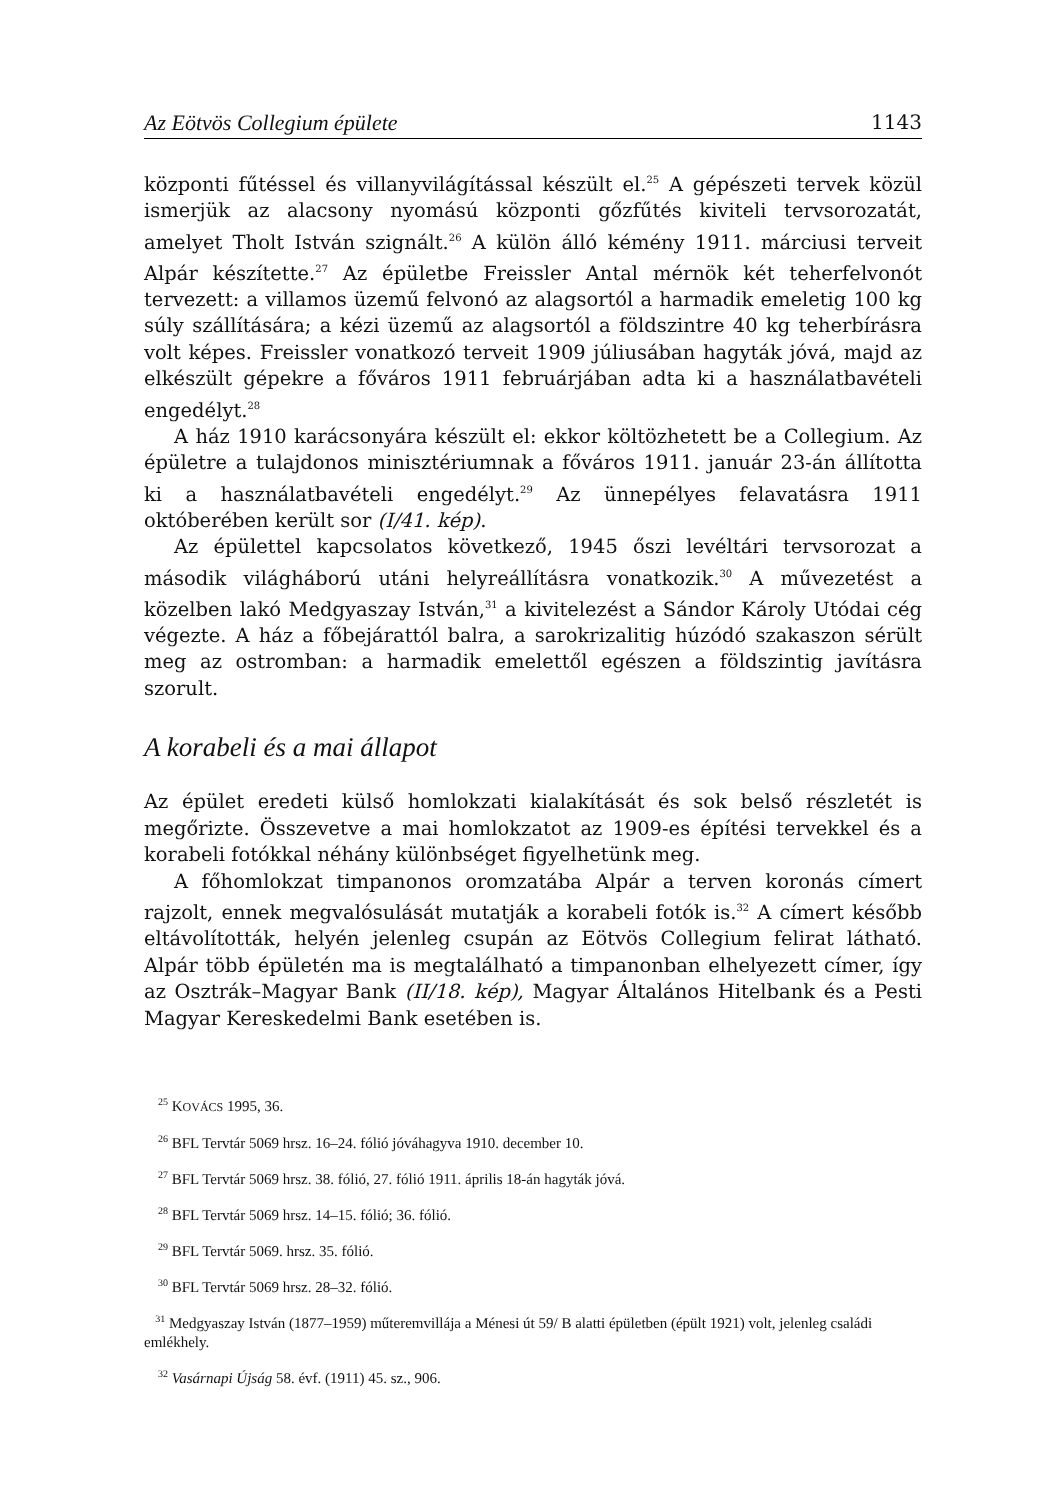Az Eötvös Collegium épülete 1143
központi fűtéssel és villanyvilágítással készült el.<sup>25</sup> A gépészeti tervek közül ismerjük az alacsony nyomású központi gőzfűtés kiviteli tervsorozatát, amelyet Tholt István szignált.<sup>26</sup> A külön álló kémény 1911. márciusi terveit Alpár készítette.<sup>27</sup> Az épületbe Freissler Antal mérnök két teherfelvonót tervezett: a villamos üzemű felvonó az alagsortól a harmadik emeletig 100 kg súly szállítására; a kézi üzemű az alagsortól a földszintre 40 kg teherbírásra volt képes. Freissler vonatkozó terveit 1909 júliusában hagyták jóvá, majd az elkészült gépekre a főváros 1911 februárjában adta ki a használatbavételi engedélyt.<sup>28</sup>
A ház 1910 karácsonyára készült el: ekkor költözhetett be a Collegium. Az épületre a tulajdonos minisztériumnak a főváros 1911. január 23-án állította ki a használatbavételi engedélyt.<sup>29</sup> Az ünnepélyes felavatásra 1911 októberében került sor (I/41. kép).
Az épülettel kapcsolatos következő, 1945 őszi levéltári tervsorozat a második világháború utáni helyreállításra vonatkozik.<sup>30</sup> A művezetést a közelben lakó Medgyaszay István,<sup>31</sup> a kivitelezést a Sándor Károly Utódai cég végezte. A ház a főbejárattól balra, a sarokrizalitig húzódó szakaszon sérült meg az ostromban: a harmadik emelettől egészen a földszintig javításra szorult.
A korabeli és a mai állapot
Az épület eredeti külső homlokzati kialakítását és sok belső részletét is megőrizte. Összevetve a mai homlokzatot az 1909-es építési tervekkel és a korabeli fotókkal néhány különbséget figyelhetünk meg.
A főhomlokzat timpanonos oromzatába Alpár a terven koronás címert rajzolt, ennek megvalósulását mutatják a korabeli fotók is.<sup>32</sup> A címert később eltávolították, helyén jelenleg csupán az Eötvös Collegium felirat látható. Alpár több épületén ma is megtalálható a timpanonban elhelyezett címer, így az Osztrák–Magyar Bank (II/18. kép), Magyar Általános Hitelbank és a Pesti Magyar Kereskedelmi Bank esetében is.
<sup>25</sup> KOVÁCS 1995, 36.
<sup>26</sup> BFL Tervtár 5069 hrsz. 16–24. fólió jóváhagyva 1910. december 10.
<sup>27</sup> BFL Tervtár 5069 hrsz. 38. fólió, 27. fólió 1911. április 18-án hagyták jóvá.
<sup>28</sup> BFL Tervtár 5069 hrsz. 14–15. fólió; 36. fólió.
<sup>29</sup> BFL Tervtár 5069. hrsz. 35. fólió.
<sup>30</sup> BFL Tervtár 5069 hrsz. 28–32. fólió.
<sup>31</sup> Medgyaszay István (1877–1959) műteremvillája a Ménesi út 59/ B alatti épületben (épült 1921) volt, jelenleg családi emlékhely.
<sup>32</sup> Vasárnapi Újság 58. évf. (1911) 45. sz., 906.